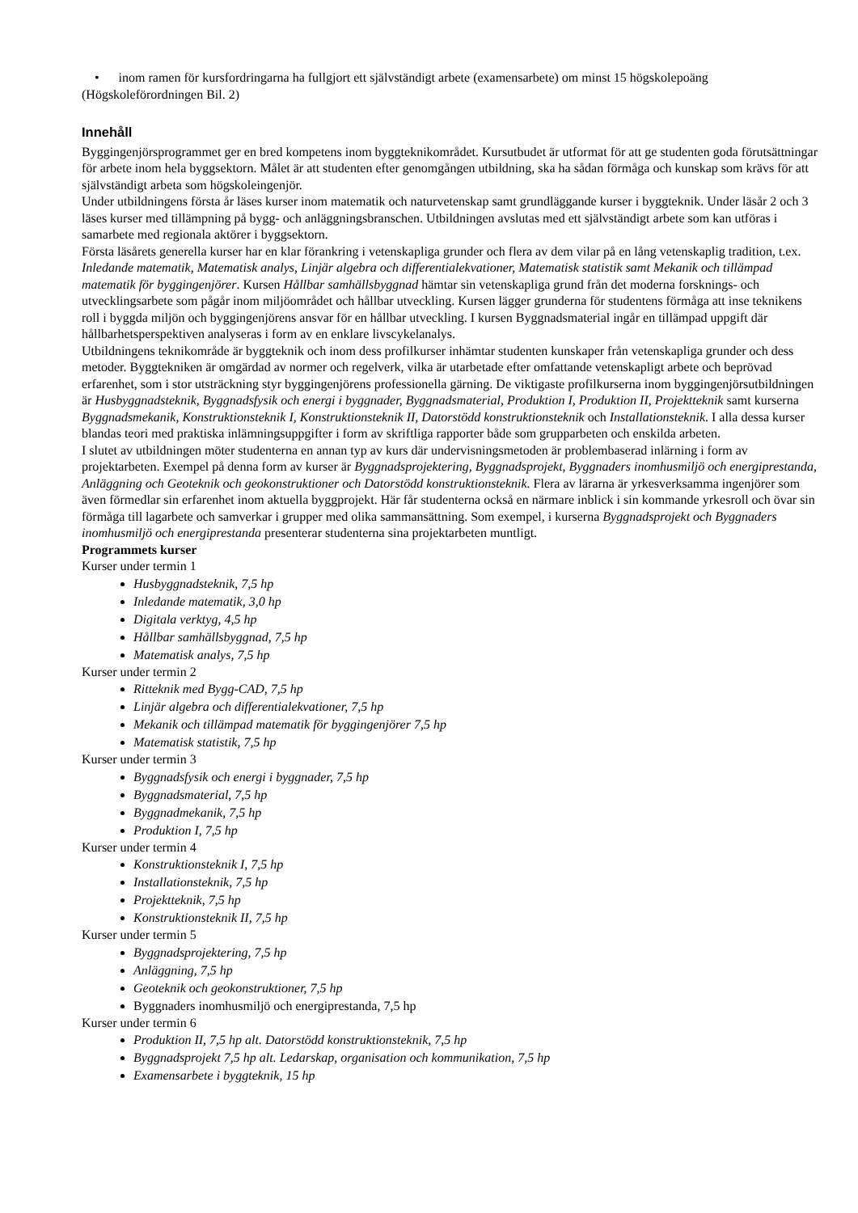• inom ramen för kursfordringarna ha fullgjort ett självständigt arbete (examensarbete) om minst 15 högskolepoäng
(Högskoleförordningen Bil. 2)
Innehåll
Byggingenjörsprogrammet ger en bred kompetens inom byggteknikområdet. Kursutbudet är utformat för att ge studenten goda förutsättningar för arbete inom hela byggsektorn. Målet är att studenten efter genomgången utbildning, ska ha sådan förmåga och kunskap som krävs för att självständigt arbeta som högskoleingenjör.
Under utbildningens första år läses kurser inom matematik och naturvetenskap samt grundläggande kurser i byggteknik. Under läsår 2 och 3 läses kurser med tillämpning på bygg- och anläggningsbranschen. Utbildningen avslutas med ett självständigt arbete som kan utföras i samarbete med regionala aktörer i byggsektorn.
Första läsårets generella kurser har en klar förankring i vetenskapliga grunder och flera av dem vilar på en lång vetenskaplig tradition, t.ex. Inledande matematik, Matematisk analys, Linjär algebra och differentialekvationer, Matematisk statistik samt Mekanik och tillämpad matematik för byggingenjörer. Kursen Hållbar samhällsbyggnad hämtar sin vetenskapliga grund från det moderna forsknings- och utvecklingsarbete som pågår inom miljöområdet och hållbar utveckling. Kursen lägger grunderna för studentens förmåga att inse teknikens roll i byggda miljön och byggingenjörens ansvar för en hållbar utveckling. I kursen Byggnadsmaterial ingår en tillämpad uppgift där hållbarhetsperspektiven analyseras i form av en enklare livscykelanalys.
Utbildningens teknikområde är byggteknik och inom dess profilkurser inhämtar studenten kunskaper från vetenskapliga grunder och dess metoder. Byggtekniken är omgärdad av normer och regelverk, vilka är utarbetade efter omfattande vetenskapligt arbete och beprövad erfarenhet, som i stor utsträckning styr byggingenjörens professionella gärning. De viktigaste profilkurserna inom byggingenjörsutbildningen är Husbyggnadsteknik, Byggnadsfysik och energi i byggnader, Byggnadsmaterial, Produktion I, Produktion II, Projektteknik samt kurserna Byggnadsmekanik, Konstruktionsteknik I, Konstruktionsteknik II, Datorstödd konstruktionsteknik och Installationsteknik. I alla dessa kurser blandas teori med praktiska inlämningsuppgifter i form av skriftliga rapporter både som grupparbeten och enskilda arbeten.
I slutet av utbildningen möter studenterna en annan typ av kurs där undervisningsmetoden är problembaserad inlärning i form av projektarbeten. Exempel på denna form av kurser är Byggnadsprojektering, Byggnadsprojekt, Byggnaders inomhusmiljö och energiprestanda, Anläggning och Geoteknik och geokonstruktioner och Datorstödd konstruktionsteknik. Flera av lärarna är yrkesverksamma ingenjörer som även förmedlar sin erfarenhet inom aktuella byggprojekt. Här får studenterna också en närmare inblick i sin kommande yrkesroll och övar sin förmåga till lagarbete och samverkar i grupper med olika sammansättning. Som exempel, i kurserna Byggnadsprojekt och Byggnaders inomhusmiljö och energiprestanda presenterar studenterna sina projektarbeten muntligt.
Programmets kurser
Kurser under termin 1
Husbyggnadsteknik, 7,5 hp
Inledande matematik, 3,0 hp
Digitala verktyg, 4,5 hp
Hållbar samhällsbyggnad, 7,5 hp
Matematisk analys, 7,5 hp
Kurser under termin 2
Ritteknik med Bygg-CAD, 7,5 hp
Linjär algebra och differentialekvationer, 7,5 hp
Mekanik och tillämpad matematik för byggingenjörer 7,5 hp
Matematisk statistik, 7,5 hp
Kurser under termin 3
Byggnadsfysik och energi i byggnader, 7,5 hp
Byggnadsmaterial, 7,5 hp
Byggnadmekanik, 7,5 hp
Produktion I, 7,5 hp
Kurser under termin 4
Konstruktionsteknik I, 7,5 hp
Installationsteknik, 7,5 hp
Projektteknik, 7,5 hp
Konstruktionsteknik II, 7,5 hp
Kurser under termin 5
Byggnadsprojektering, 7,5 hp
Anläggning, 7,5 hp
Geoteknik och geokonstruktioner, 7,5 hp
Byggnaders inomhusmiljö och energiprestanda, 7,5 hp
Kurser under termin 6
Produktion II, 7,5 hp alt. Datorstödd konstruktionsteknik, 7,5 hp
Byggnadsprojekt 7,5 hp alt. Ledarskap, organisation och kommunikation, 7,5 hp
Examensarbete i byggteknik, 15 hp